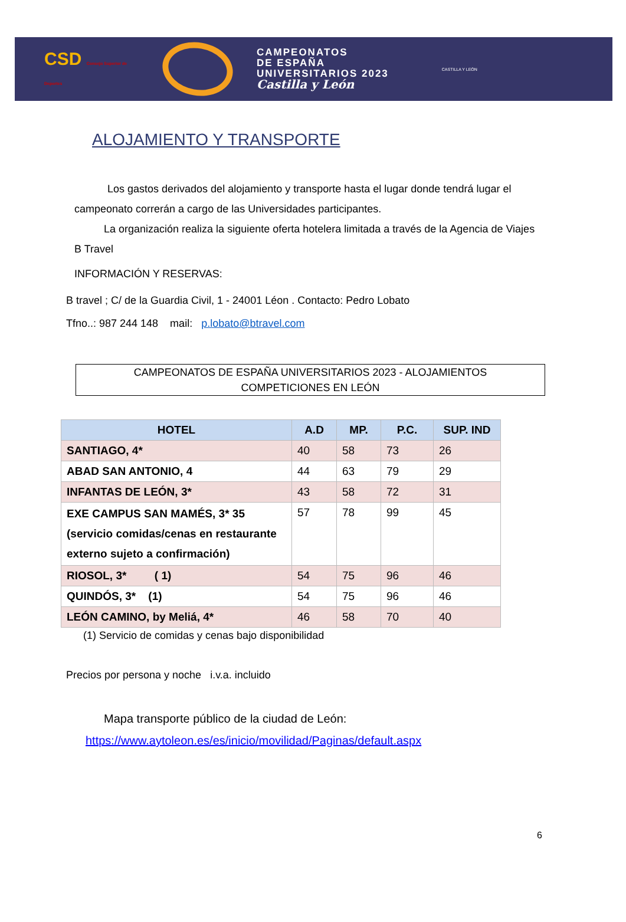CSD Consejo Superior de Deportes
CAMPEONATOS
DE ESPAÑA
UNIVERSITARIOS 2023
Castilla y León
CASTILLA Y LEÓN
ALOJAMIENTO Y TRANSPORTE
Los gastos derivados del alojamiento y transporte hasta el lugar donde tendrá lugar el campeonato correrán a cargo de las Universidades participantes.
La organización realiza la siguiente oferta hotelera limitada a través de la Agencia de Viajes B Travel
INFORMACIÓN Y RESERVAS:
B travel ; C/ de la Guardia Civil, 1 - 24001 Léon . Contacto: Pedro Lobato
Tfno..: 987 244 148 mail: p.lobato@btravel.com
CAMPEONATOS DE ESPAÑA UNIVERSITARIOS 2023 - ALOJAMIENTOS
COMPETICIONES EN LEÓN
| HOTEL | A.D | MP. | P.C. | SUP. IND |
| --- | --- | --- | --- | --- |
| SANTIAGO, 4* | 40 | 58 | 73 | 26 |
| ABAD SAN ANTONIO, 4 | 44 | 63 | 79 | 29 |
| INFANTAS DE LEÓN, 3* | 43 | 58 | 72 | 31 |
| EXE CAMPUS SAN MAMÉS, 3* 35 (servicio comidas/cenas en restaurante externo sujeto a confirmación) | 57 | 78 | 99 | 45 |
| RIOSOL, 3* ( 1) | 54 | 75 | 96 | 46 |
| QUINDÓS, 3* (1) | 54 | 75 | 96 | 46 |
| LEÓN CAMINO, by Meliá, 4* | 46 | 58 | 70 | 40 |
(1) Servicio de comidas y cenas bajo disponibilidad
Precios por persona y noche i.v.a. incluido
Mapa transporte público de la ciudad de León:
https://www.aytoleon.es/es/inicio/movilidad/Paginas/default.aspx
6